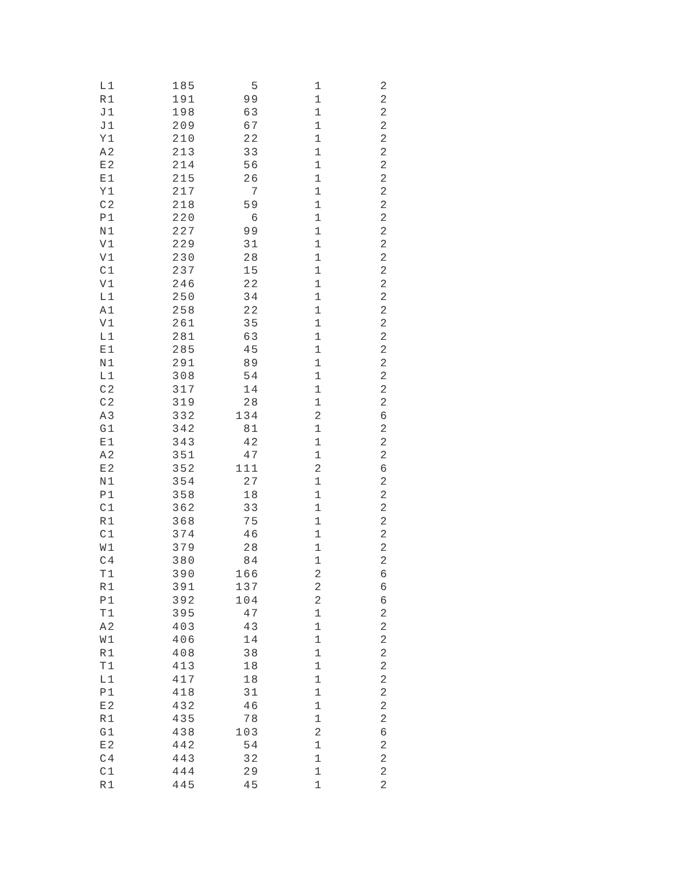| L1 | 185 | 5 | 1 | 2 |
| R1 | 191 | 99 | 1 | 2 |
| J1 | 198 | 63 | 1 | 2 |
| J1 | 209 | 67 | 1 | 2 |
| Y1 | 210 | 22 | 1 | 2 |
| A2 | 213 | 33 | 1 | 2 |
| E2 | 214 | 56 | 1 | 2 |
| E1 | 215 | 26 | 1 | 2 |
| Y1 | 217 | 7 | 1 | 2 |
| C2 | 218 | 59 | 1 | 2 |
| P1 | 220 | 6 | 1 | 2 |
| N1 | 227 | 99 | 1 | 2 |
| V1 | 229 | 31 | 1 | 2 |
| V1 | 230 | 28 | 1 | 2 |
| C1 | 237 | 15 | 1 | 2 |
| V1 | 246 | 22 | 1 | 2 |
| L1 | 250 | 34 | 1 | 2 |
| A1 | 258 | 22 | 1 | 2 |
| V1 | 261 | 35 | 1 | 2 |
| L1 | 281 | 63 | 1 | 2 |
| E1 | 285 | 45 | 1 | 2 |
| N1 | 291 | 89 | 1 | 2 |
| L1 | 308 | 54 | 1 | 2 |
| C2 | 317 | 14 | 1 | 2 |
| C2 | 319 | 28 | 1 | 2 |
| A3 | 332 | 134 | 2 | 6 |
| G1 | 342 | 81 | 1 | 2 |
| E1 | 343 | 42 | 1 | 2 |
| A2 | 351 | 47 | 1 | 2 |
| E2 | 352 | 111 | 2 | 6 |
| N1 | 354 | 27 | 1 | 2 |
| P1 | 358 | 18 | 1 | 2 |
| C1 | 362 | 33 | 1 | 2 |
| R1 | 368 | 75 | 1 | 2 |
| C1 | 374 | 46 | 1 | 2 |
| W1 | 379 | 28 | 1 | 2 |
| C4 | 380 | 84 | 1 | 2 |
| T1 | 390 | 166 | 2 | 6 |
| R1 | 391 | 137 | 2 | 6 |
| P1 | 392 | 104 | 2 | 6 |
| T1 | 395 | 47 | 1 | 2 |
| A2 | 403 | 43 | 1 | 2 |
| W1 | 406 | 14 | 1 | 2 |
| R1 | 408 | 38 | 1 | 2 |
| T1 | 413 | 18 | 1 | 2 |
| L1 | 417 | 18 | 1 | 2 |
| P1 | 418 | 31 | 1 | 2 |
| E2 | 432 | 46 | 1 | 2 |
| R1 | 435 | 78 | 1 | 2 |
| G1 | 438 | 103 | 2 | 6 |
| E2 | 442 | 54 | 1 | 2 |
| C4 | 443 | 32 | 1 | 2 |
| C1 | 444 | 29 | 1 | 2 |
| R1 | 445 | 45 | 1 | 2 |